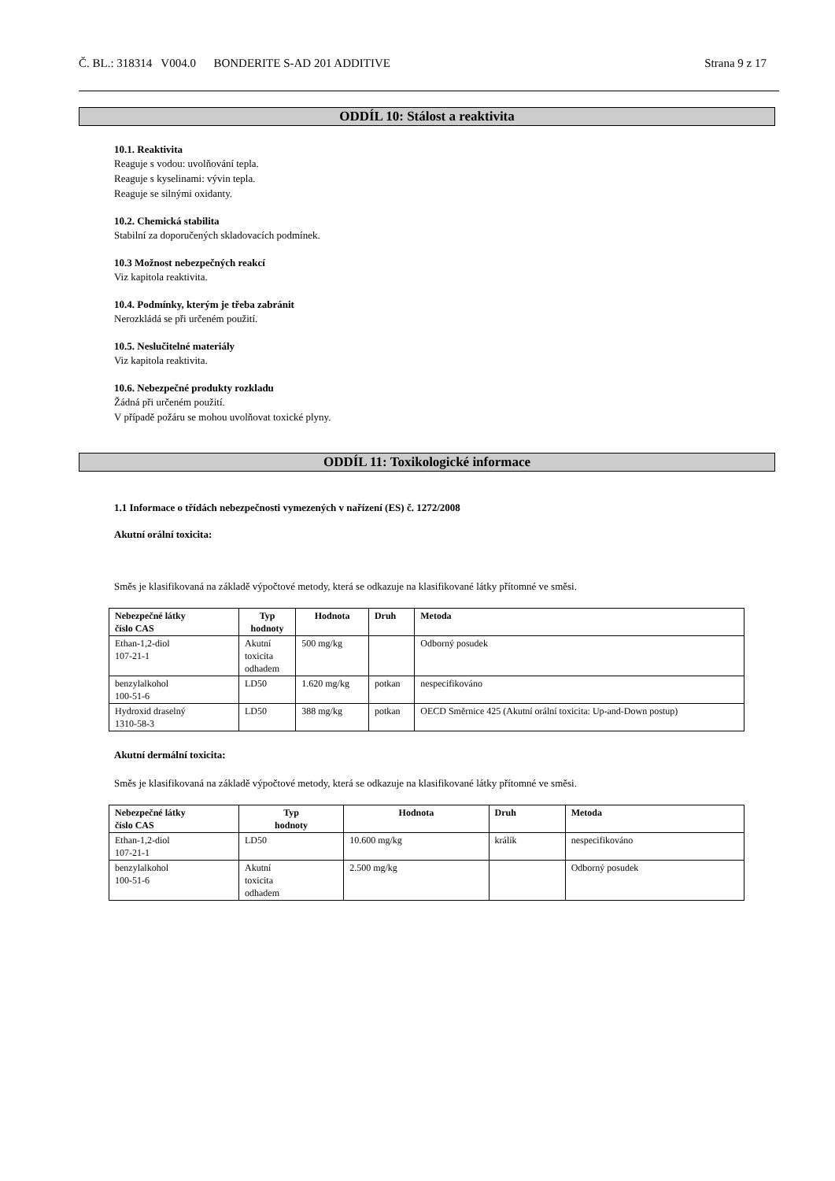Č. BL.: 318314 V004.0 BONDERITE S-AD 201 ADDITIVE Strana 9 z 17
ODDÍL 10: Stálost a reaktivita
10.1. Reaktivita
Reaguje s vodou: uvolňování tepla.
Reaguje s kyselinami: vývin tepla.
Reaguje se silnými oxidanty.
10.2. Chemická stabilita
Stabilní za doporučených skladovacích podmínek.
10.3 Možnost nebezpečných reakcí
Viz kapitola reaktivita.
10.4. Podmínky, kterým je třeba zabránit
Nerozkládá se při určeném použití.
10.5. Neslučitelné materiály
Viz kapitola reaktivita.
10.6. Nebezpečné produkty rozkladu
Žádná při určeném použití.
V případě požáru se mohou uvolňovat toxické plyny.
ODDÍL 11: Toxikologické informace
1.1 Informace o třídách nebezpečnosti vymezených v nařízení (ES) č. 1272/2008
Akutní orální toxicita:
Směs je klasifikovaná na základě výpočtové metody, která se odkazuje na klasifikované látky přítomné ve směsi.
| Nebezpečné látky číslo CAS | Typ hodnoty | Hodnota | Druh | Metoda |
| --- | --- | --- | --- | --- |
| Ethan-1,2-diol 107-21-1 | Akutní toxicita odhadem | 500 mg/kg | | Odborný posudek |
| benzylalkohol 100-51-6 | LD50 | 1.620 mg/kg | potkan | nespecifikováno |
| Hydroxid draselný 1310-58-3 | LD50 | 388 mg/kg | potkan | OECD Směrnice 425 (Akutní orální toxicita: Up-and-Down postup) |
Akutní dermální toxicita:
Směs je klasifikovaná na základě výpočtové metody, která se odkazuje na klasifikované látky přítomné ve směsi.
| Nebezpečné látky číslo CAS | Typ hodnoty | Hodnota | Druh | Metoda |
| --- | --- | --- | --- | --- |
| Ethan-1,2-diol 107-21-1 | LD50 | 10.600 mg/kg | králík | nespecifikováno |
| benzylalkohol 100-51-6 | Akutní toxicita odhadem | 2.500 mg/kg | | Odborný posudek |